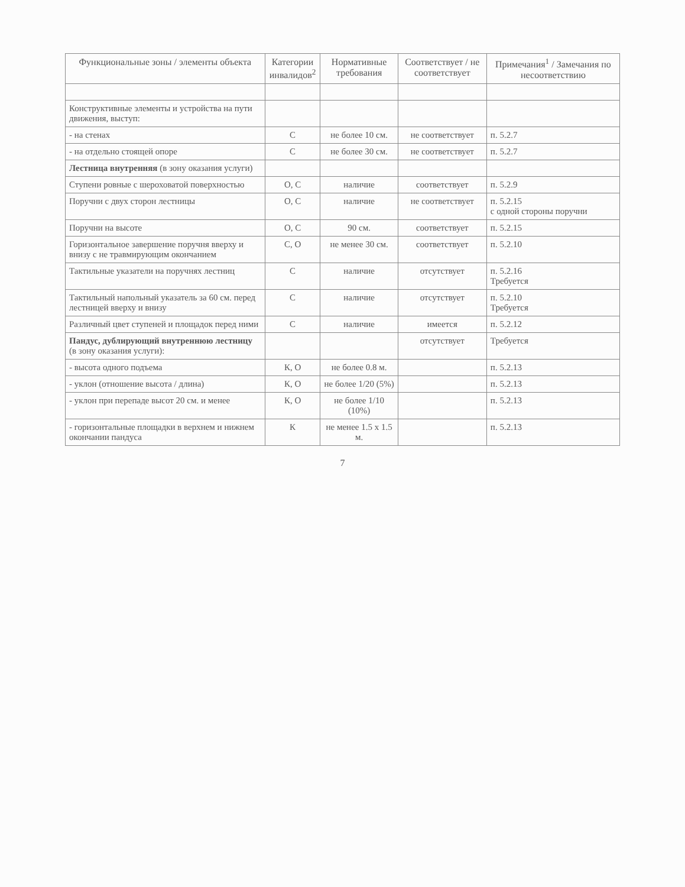| Функциональные зоны / элементы объекта | Категории инвалидов<sup>2</sup> | Нормативные требования | Соответствует / не соответствует | Примечания<sup>1</sup> / Замечания по несоответствию |
| --- | --- | --- | --- | --- |
| Конструктивные элементы и устройства на пути движения, выступ: | | | | |
| - на стенах | С | не более 10 см. | не соответствует | п. 5.2.7 |
| - на отдельно стоящей опоре | С | не более 30 см. | не соответствует | п. 5.2.7 |
| Лестница внутренняя (в зону оказания услуги) | | | | |
| Ступени ровные с шероховатой поверхностью | О, С | наличие | соответствует | п. 5.2.9 |
| Поручни с двух сторон лестницы | О, С | наличие | не соответствует | п. 5.2.15 с одной стороны поручни |
| Поручни на высоте | О, С | 90 см. | соответствует | п. 5.2.15 |
| Горизонтальное завершение поручня вверху и внизу с не травмирующим окончанием | С, О | не менее 30 см. | соответствует | п. 5.2.10 |
| Тактильные указатели на поручнях лестниц | С | наличие | отсутствует | п. 5.2.16 Требуется |
| Тактильный напольный указатель за 60 см. перед лестницей вверху и внизу | С | наличие | отсутствует | п. 5.2.10 Требуется |
| Различный цвет ступеней и площадок перед ними | С | наличие | имеется | п. 5.2.12 |
| Пандус, дублирующий внутреннюю лестницу (в зону оказания услуги): | | | отсутствует | Требуется |
| - высота одного подъема | К, О | не более 0.8 м. | | п. 5.2.13 |
| - уклон (отношение высота / длина) | К, О | не более 1/20 (5%) | | п. 5.2.13 |
| - уклон при перепаде высот 20 см. и менее | К, О | не более 1/10 (10%) | | п. 5.2.13 |
| - горизонтальные площадки в верхнем и нижнем окончании пандуса | К | не менее 1.5 х 1.5 м. | | п. 5.2.13 |
7